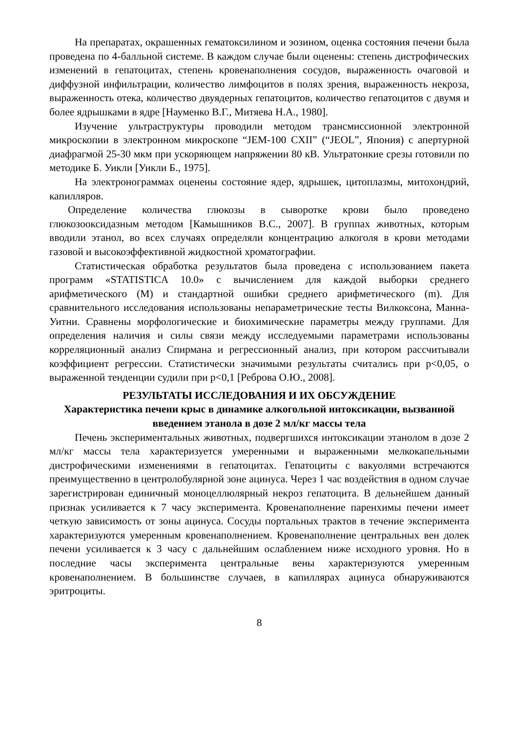На препаратах, окрашенных гематоксилином и эозином, оценка состояния печени была проведена по 4-балльной системе. В каждом случае были оценены: степень дистрофических изменений в гепатоцитах, степень кровенаполнения сосудов, выраженность очаговой и диффузной инфильтрации, количество лимфоцитов в полях зрения, выраженность некроза, выраженность отека, количество двуядерных гепатоцитов, количество гепатоцитов с двумя и более ядрышками в ядре [Науменко В.Г., Митяева Н.А., 1980].
Изучение ультраструктуры проводили методом трансмиссионной электронной микроскопии в электронном микроскопе “JEM-100 CXII” (“JEOL”, Япония) с апертурной диафрагмой 25-30 мкм при ускоряющем напряжении 80 кВ. Ультратонкие срезы готовили по методике Б. Уикли [Уикли Б., 1975].
На электронограммах оценены состояние ядер, ядрышек, цитоплазмы, митохондрий, капилляров.
Определение количества глюкозы в сыворотке крови было проведено глюкозооксидазным методом [Камышников В.С., 2007]. В группах животных, которым вводили этанол, во всех случаях определяли концентрацию алкоголя в крови методами газовой и высокоэффективной жидкостной хроматографии.
Статистическая обработка результатов была проведена с использованием пакета программ «STATISTICA 10.0» с вычислением для каждой выборки среднего арифметического (M) и стандартной ошибки среднего арифметического (m). Для сравнительного исследования использованы непараметрические тесты Вилкоксона, Манна-Уитни. Сравнены морфологические и биохимические параметры между группами. Для определения наличия и силы связи между исследуемыми параметрами использованы корреляционный анализ Спирмана и регрессионный анализ, при котором рассчитывали коэффициент регрессии. Статистически значимыми результаты считались при р<0,05, о выраженной тенденции судили при р<0,1 [Реброва О.Ю., 2008].
РЕЗУЛЬТАТЫ ИССЛЕДОВАНИЯ И ИХ ОБСУЖДЕНИЕ
Характеристика печени крыс в динамике алкогольной интоксикации, вызванной введением этанола в дозе 2 мл/кг массы тела
Печень экспериментальных животных, подвергшихся интоксикации этанолом в дозе 2 мл/кг массы тела характеризуется умеренными и выраженными мелкокапельными дистрофическими изменениями в гепатоцитах. Гепатоциты с вакуолями встречаются преимущественно в центролобулярной зоне ацинуса. Через 1 час воздействия в одном случае зарегистрирован единичный моноцеллюлярный некроз гепатоцита. В дельнейшем данный признак усиливается к 7 часу эксперимента. Кровенаполнение паренхимы печени имеет четкую зависимость от зоны ацинуса. Сосуды портальных трактов в течение эксперимента характеризуются умеренным кровенаполнением. Кровенаполнение центральных вен долек печени усиливается к 3 часу с дальнейшим ослаблением ниже исходного уровня. Но в последние часы эксперимента центральные вены характеризуются умеренным кровенаполнением. В большинстве случаев, в капиллярах ацинуса обнаруживаются эритроциты.
8